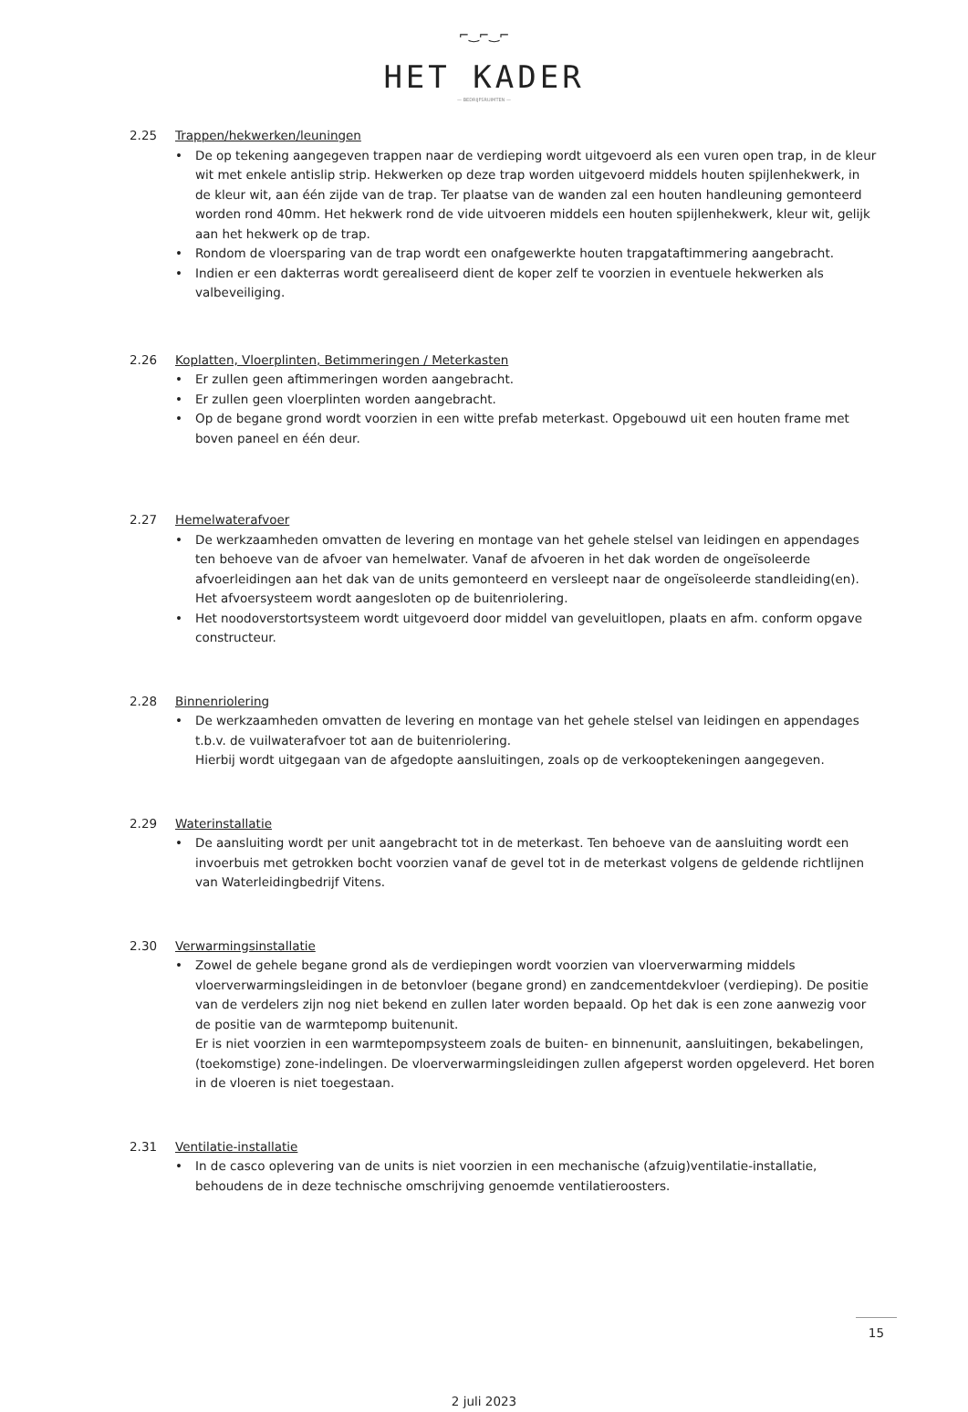⌐‿⌐‿⌐
HET KADER
— BEDRIJFSRUIMTEN —
2.25 Trappen/hekwerken/leuningen
• De op tekening aangegeven trappen naar de verdieping wordt uitgevoerd als een vuren open trap, in de kleur wit met enkele antislip strip. Hekwerken op deze trap worden uitgevoerd middels houten spijlenhekwerk, in de kleur wit, aan één zijde van de trap. Ter plaatse van de wanden zal een houten handleuning gemonteerd worden rond 40mm. Het hekwerk rond de vide uitvoeren middels een houten spijlenhekwerk, kleur wit, gelijk aan het hekwerk op de trap.
• Rondom de vloersparing van de trap wordt een onafgewerkte houten trapgataftimmering aangebracht.
• Indien er een dakterras wordt gerealiseerd dient de koper zelf te voorzien in eventuele hekwerken als valbeveiliging.
2.26 Koplatten, Vloerplinten, Betimmeringen / Meterkasten
• Er zullen geen aftimmeringen worden aangebracht.
• Er zullen geen vloerplinten worden aangebracht.
• Op de begane grond wordt voorzien in een witte prefab meterkast. Opgebouwd uit een houten frame met boven paneel en één deur.
2.27 Hemelwaterafvoer
• De werkzaamheden omvatten de levering en montage van het gehele stelsel van leidingen en appendages ten behoeve van de afvoer van hemelwater. Vanaf de afvoeren in het dak worden de ongeïsoleerde afvoerleidingen aan het dak van de units gemonteerd en versleept naar de ongeïsoleerde standleiding(en). Het afvoersysteem wordt aangesloten op de buitenriolering.
• Het noodoverstortsysteem wordt uitgevoerd door middel van geveluitlopen, plaats en afm. conform opgave constructeur.
2.28 Binnenriolering
• De werkzaamheden omvatten de levering en montage van het gehele stelsel van leidingen en appendages t.b.v. de vuilwaterafvoer tot aan de buitenriolering.
Hierbij wordt uitgegaan van de afgedopte aansluitingen, zoals op de verkooptekeningen aangegeven.
2.29 Waterinstallatie
• De aansluiting wordt per unit aangebracht tot in de meterkast. Ten behoeve van de aansluiting wordt een invoerbuis met getrokken bocht voorzien vanaf de gevel tot in de meterkast volgens de geldende richtlijnen van Waterleidingbedrijf Vitens.
2.30 Verwarmingsinstallatie
• Zowel de gehele begane grond als de verdiepingen wordt voorzien van vloerverwarming middels vloerverwarmingsleidingen in de betonvloer (begane grond) en zandcementdekvloer (verdieping). De positie van de verdelers zijn nog niet bekend en zullen later worden bepaald. Op het dak is een zone aanwezig voor de positie van de warmtepomp buitenunit.
Er is niet voorzien in een warmtepompsysteem zoals de buiten- en binnenunit, aansluitingen, bekabelingen, (toekomstige) zone-indelingen. De vloerverwarmingsleidingen zullen afgeperst worden opgeleverd. Het boren in de vloeren is niet toegestaan.
2.31 Ventilatie-installatie
• In de casco oplevering van de units is niet voorzien in een mechanische (afzuig)ventilatie-installatie, behoudens de in deze technische omschrijving genoemde ventilatieroosters.
2 juli 2023
15